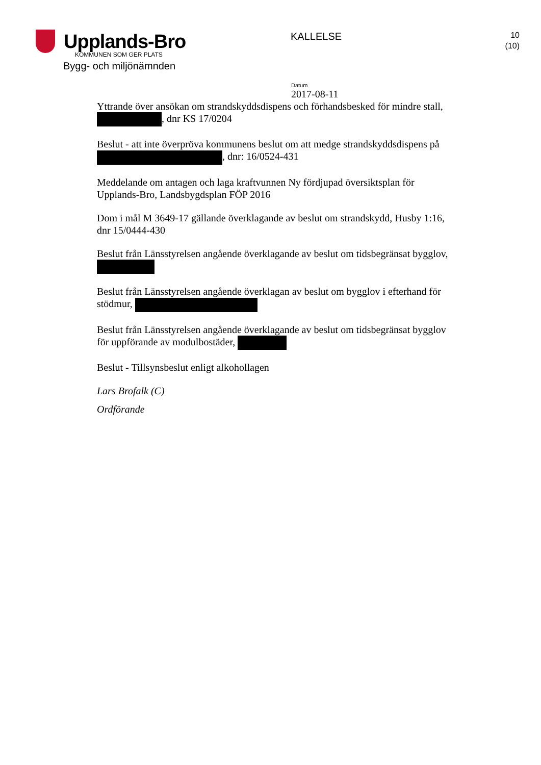Upplands-Bro
KOMMUNEN SOM GER PLATS
Bygg- och miljönämnden
KALLELSE
10
(10)
Datum
2017-08-11
Yttrande över ansökan om strandskyddsdispens och förhandsbesked för mindre stall, , dnr KS 17/0204
Beslut - att inte överpröva kommunens beslut om att medge strandskyddsdispens på , dnr: 16/0524-431
Meddelande om antagen och laga kraftvunnen Ny fördjupad översiktsplan för Upplands-Bro, Landsbygdsplan FÖP 2016
Dom i mål M 3649-17 gällande överklagande av beslut om strandskydd, Husby 1:16, dnr 15/0444-430
Beslut från Länsstyrelsen angående överklagande av beslut om tidsbegränsat bygglov,
Beslut från Länsstyrelsen angående överklagan av beslut om bygglov i efterhand för stödmur,
Beslut från Länsstyrelsen angående överklagande av beslut om tidsbegränsat bygglov för uppförande av modulbostäder,
Beslut - Tillsynsbeslut enligt alkohollagen
Lars Brofalk (C)
Ordförande